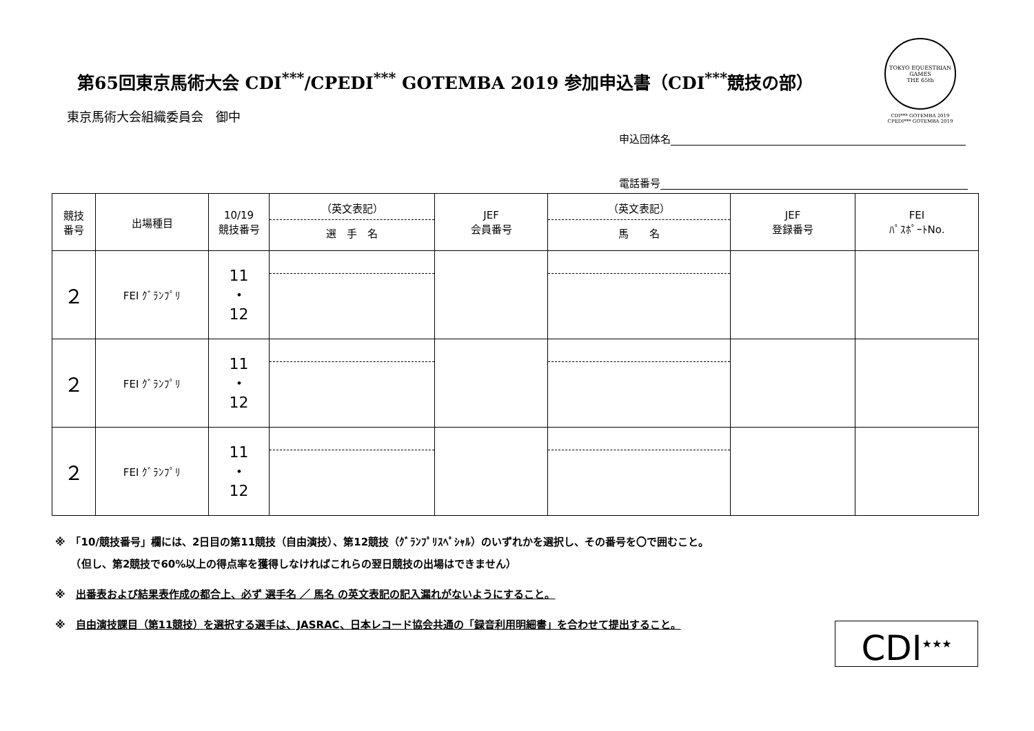第65回東京馬術大会 CDI<sup>***</sup>/CPEDI<sup>***</sup> GOTEMBA 2019 参加申込書（CDI<sup>***</sup>競技の部）
TOKYO EQUESTRIAN GAMES
THE 65th
CDI*** GOTEMBA 2019
CPEDI*** GOTEMBA 2019
東京馬術大会組織委員会　御中
申込団体名
電話番号
| 競技 番号 | 出場種目 | 10/19 競技番号 | （英文表記） 選 手 名 | JEF 会員番号 | （英文表記） 馬 名 | JEF 登録番号 | FEI ﾊﾟｽﾎﾟｰﾄNo. |
| --- | --- | --- | --- | --- | --- | --- | --- |
| ２ | FEI ｸﾞﾗﾝﾌﾟﾘ | 11 ・ 12 | | | | | |
| ２ | FEI ｸﾞﾗﾝﾌﾟﾘ | 11 ・ 12 | | | | | |
| ２ | FEI ｸﾞﾗﾝﾌﾟﾘ | 11 ・ 12 | | | | | |
※　「10/競技番号」欄には、2日目の第11競技（自由演技）、第12競技（ｸﾞﾗﾝﾌﾟﾘｽﾍﾟｼｬﾙ）のいずれかを選択し、その番号を〇で囲むこと。
　　（但し、第2競技で60%以上の得点率を獲得しなければこれらの翌日競技の出場はできません）
※　出番表および結果表作成の都合上、必ず 選手名 ／ 馬名 の英文表記の記入漏れがないようにすること。
※　自由演技課目（第11競技）を選択する選手は、JASRAC、日本レコード協会共通の「録音利用明細書」を合わせて提出すること。
CDI<sup>★★★</sup>